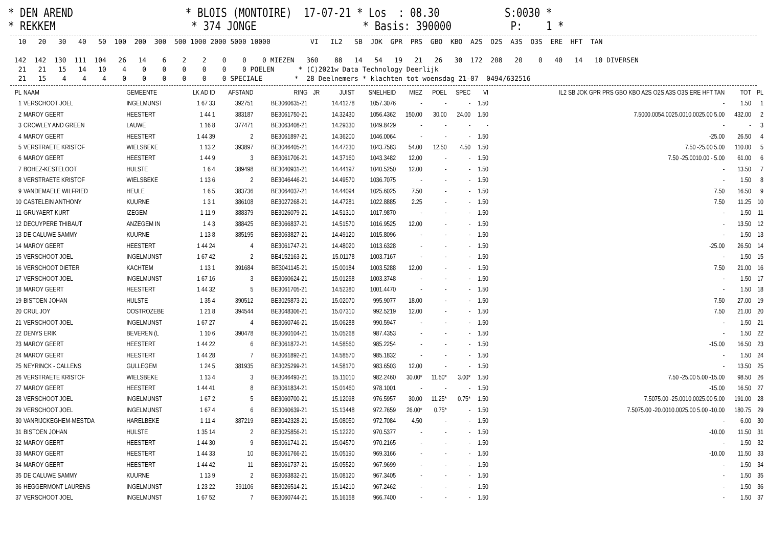* DEN AREND * BLOIS (MONTOIRE) 17-07-21 * Los : 08.30 S:0030 * * REKKEM * 374 JONGE * Basis: 390000 P: 1 *
10 20 30 40 50 100 200 300 500 1000 2000 5000 10000 VI IL2 SB JOK GPR PRS GBO KBO A2S O2S A3S O3S ERE HFT TAN 142 142 130 111 104 26 14 6 2 2 0 0 0 MIEZEN 360 88 14 54 19 21 26 30 172 208 20 0 40 14 10 DIVERSEN 21 21 15 14 10 4 0 0 0 0 0 0 POELEN * (C)2021w Data Technology Deerlijk 21 15 4 4 4 0 0 0 0 0 0 SPECIALE * 28 Deelnemers * klachten tot woensdag 21-07 0494/632516
| PL | NAAM | GEMEENTE | LK AD ID | AFSTAND | RING | JR | JUIST | SNELHEID | MIEZ | POEL | SPEC | VI | IL2 SB JOK GPR PRS GBO KBO A2S O2S A3S O3S ERE HFT TAN | TOT | PL |
| --- | --- | --- | --- | --- | --- | --- | --- | --- | --- | --- | --- | --- | --- | --- | --- |
| 1 | VERSCHOOT JOEL | INGELMUNST | 1 67 33 | 392751 | BE3060635-21 | | 14.41278 | 1057.3076 | - | - | - | 1.50 | - | 1.50 | 1 |
| 2 | MAROY GEERT | HEESTERT | 1 44 1 | 383187 | BE3061750-21 | | 14.32430 | 1056.4362 | 150.00 | 30.00 | 24.00 | 1.50 | 7.5000.0054.0025.0010.0025.00 5.00 | 432.00 | 2 |
| 3 | CROWLEY AND GREEN | LAUWE | 1 16 8 | 377471 | BE3063408-21 | | 14.29330 | 1049.8429 | - | - | - | - | - | - | 3 |
| 4 | MAROY GEERT | HEESTERT | 1 44 39 | 2 | BE3061897-21 | | 14.36200 | 1046.0064 | - | - | - | 1.50 | -25.00 | 26.50 | 4 |
| 5 | VERSTRAETE KRISTOF | WIELSBEKE | 1 13 2 | 393897 | BE3046405-21 | | 14.47230 | 1043.7583 | 54.00 | 12.50 | 4.50 | 1.50 | 7.50 -25.00 5.00 | 110.00 | 5 |
| 6 | MAROY GEERT | HEESTERT | 1 44 9 | 3 | BE3061706-21 | | 14.37160 | 1043.3482 | 12.00 | - | - | 1.50 | 7.50 -25.0010.00 - 5.00 | 61.00 | 6 |
| 7 | BOHEZ-KESTELOOT | HULSTE | 1 6 4 | 389498 | BE3040931-21 | | 14.44197 | 1040.5250 | 12.00 | - | - | 1.50 | - | 13.50 | 7 |
| 8 | VERSTRAETE KRISTOF | WIELSBEKE | 1 13 6 | 2 | BE3046446-21 | | 14.49570 | 1036.7075 | - | - | - | 1.50 | - | 1.50 | 8 |
| 9 | VANDEMAELE WILFRIED | HEULE | 1 6 5 | 383736 | BE3064037-21 | | 14.44094 | 1025.6025 | 7.50 | - | - | 1.50 | 7.50 | 16.50 | 9 |
| 10 | CASTELEIN ANTHONY | KUURNE | 1 3 1 | 386108 | BE3027268-21 | | 14.47281 | 1022.8885 | 2.25 | - | - | 1.50 | 7.50 | 11.25 | 10 |
| 11 | GRUYAERT KURT | IZEGEM | 1 11 9 | 388379 | BE3026079-21 | | 14.51310 | 1017.9870 | - | - | - | 1.50 | - | 1.50 | 11 |
| 12 | DECUYPERE THIBAUT | ANZEGEM IN | 1 4 3 | 388425 | BE3066837-21 | | 14.51570 | 1016.9525 | 12.00 | - | - | 1.50 | - | 13.50 | 12 |
| 13 | DE CALUWE SAMMY | KUURNE | 1 13 8 | 385195 | BE3063827-21 | | 14.49120 | 1015.8096 | - | - | - | 1.50 | - | 1.50 | 13 |
| 14 | MAROY GEERT | HEESTERT | 1 44 24 | 4 | BE3061747-21 | | 14.48020 | 1013.6328 | - | - | - | 1.50 | -25.00 | 26.50 | 14 |
| 15 | VERSCHOOT JOEL | INGELMUNST | 1 67 42 | 2 | BE4152163-21 | | 15.01178 | 1003.7167 | - | - | - | 1.50 | - | 1.50 | 15 |
| 16 | VERSCHOOT DIETER | KACHTEM | 1 13 1 | 391684 | BE3041145-21 | | 15.00184 | 1003.5288 | 12.00 | - | - | 1.50 | 7.50 | 21.00 | 16 |
| 17 | VERSCHOOT JOEL | INGELMUNST | 1 67 16 | 3 | BE3060624-21 | | 15.01258 | 1003.3748 | - | - | - | 1.50 | - | 1.50 | 17 |
| 18 | MAROY GEERT | HEESTERT | 1 44 32 | 5 | BE3061705-21 | | 14.52380 | 1001.4470 | - | - | - | 1.50 | - | 1.50 | 18 |
| 19 | BISTOEN JOHAN | HULSTE | 1 35 4 | 390512 | BE3025873-21 | | 15.02070 | 995.9077 | 18.00 | - | - | 1.50 | 7.50 | 27.00 | 19 |
| 20 | CRUL JOY | OOSTROZEBE | 1 21 8 | 394544 | BE3048306-21 | | 15.07310 | 992.5219 | 12.00 | - | - | 1.50 | 7.50 | 21.00 | 20 |
| 21 | VERSCHOOT JOEL | INGELMUNST | 1 67 27 | 4 | BE3060746-21 | | 15.06288 | 990.5947 | - | - | - | 1.50 | - | 1.50 | 21 |
| 22 | DENYS ERIK | BEVEREN (L | 1 10 6 | 390478 | BE3060104-21 | | 15.05268 | 987.4353 | - | - | - | 1.50 | - | 1.50 | 22 |
| 23 | MAROY GEERT | HEESTERT | 1 44 22 | 6 | BE3061872-21 | | 14.58560 | 985.2254 | - | - | - | 1.50 | -15.00 | 16.50 | 23 |
| 24 | MAROY GEERT | HEESTERT | 1 44 28 | 7 | BE3061892-21 | | 14.58570 | 985.1832 | - | - | - | 1.50 | - | 1.50 | 24 |
| 25 | NEYRINCK - CALLENS | GULLEGEM | 1 24 5 | 381935 | BE3025299-21 | | 14.58170 | 983.6503 | 12.00 | - | - | 1.50 | - | 13.50 | 25 |
| 26 | VERSTRAETE KRISTOF | WIELSBEKE | 1 13 4 | 3 | BE3046493-21 | | 15.11010 | 982.2460 | 30.00* | 11.50* | 3.00* | 1.50 | 7.50 -25.00 5.00 -15.00 | 98.50 | 26 |
| 27 | MAROY GEERT | HEESTERT | 1 44 41 | 8 | BE3061834-21 | | 15.01460 | 978.1001 | - | - | - | 1.50 | -15.00 | 16.50 | 27 |
| 28 | VERSCHOOT JOEL | INGELMUNST | 1 67 2 | 5 | BE3060700-21 | | 15.12098 | 976.5957 | 30.00 | 11.25* | 0.75* | 1.50 | 7.5075.00 -25.0010.0025.00 5.00 | 191.00 | 28 |
| 29 | VERSCHOOT JOEL | INGELMUNST | 1 67 4 | 6 | BE3060639-21 | | 15.13448 | 972.7659 | 26.00* | 0.75* | - | 1.50 | 7.5075.00 -20.0010.0025.00 5.00 -10.00 | 180.75 | 29 |
| 30 | VANRIJCKEGHEM-MESTDA | HARELBEKE | 1 11 4 | 387219 | BE3042328-21 | | 15.08050 | 972.7084 | 4.50 | - | - | 1.50 | - | 6.00 | 30 |
| 31 | BISTOEN JOHAN | HULSTE | 1 35 14 | 2 | BE3025856-21 | | 15.12220 | 970.5377 | - | - | - | 1.50 | -10.00 | 11.50 | 31 |
| 32 | MAROY GEERT | HEESTERT | 1 44 30 | 9 | BE3061741-21 | | 15.04570 | 970.2165 | - | - | - | 1.50 | - | 1.50 | 32 |
| 33 | MAROY GEERT | HEESTERT | 1 44 33 | 10 | BE3061766-21 | | 15.05190 | 969.3166 | - | - | - | 1.50 | -10.00 | 11.50 | 33 |
| 34 | MAROY GEERT | HEESTERT | 1 44 42 | 11 | BE3061737-21 | | 15.05520 | 967.9699 | - | - | - | 1.50 | - | 1.50 | 34 |
| 35 | DE CALUWE SAMMY | KUURNE | 1 13 9 | 2 | BE3063832-21 | | 15.08120 | 967.3405 | - | - | - | 1.50 | - | 1.50 | 35 |
| 36 | HEGGERMONT LAURENS | INGELMUNST | 1 23 22 | 391106 | BE3026514-21 | | 15.14210 | 967.2462 | - | - | - | 1.50 | - | 1.50 | 36 |
| 37 | VERSCHOOT JOEL | INGELMUNST | 1 67 52 | 7 | BE3060744-21 | | 15.16158 | 966.7400 | - | - | - | 1.50 | - | 1.50 | 37 |